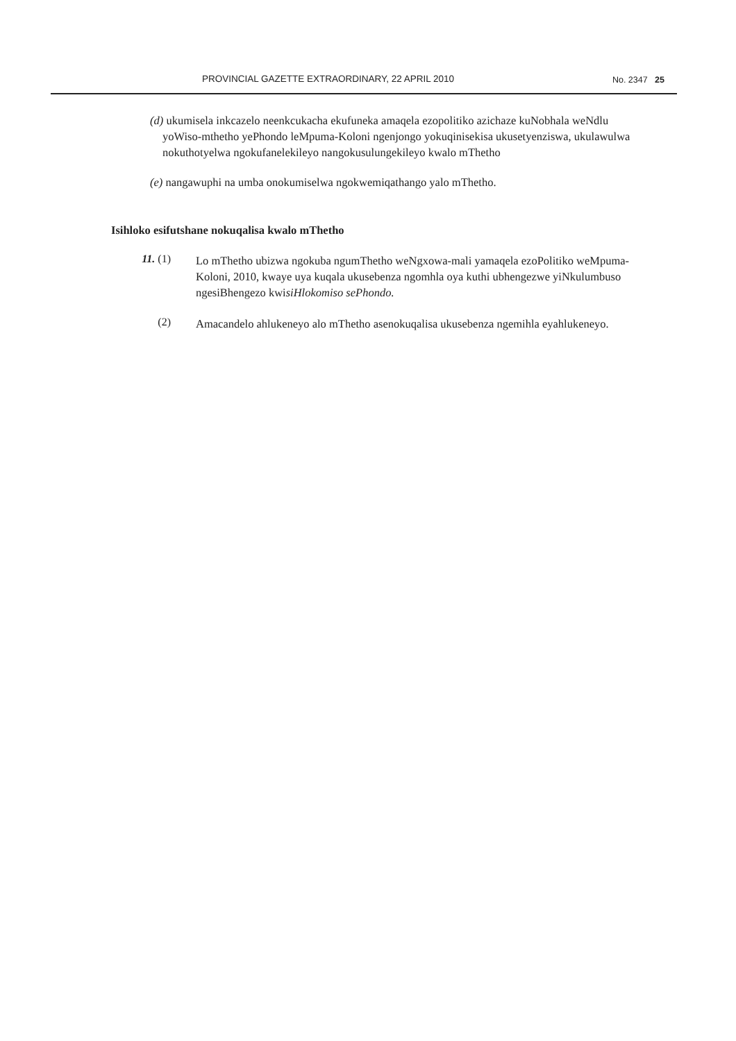PROVINCIAL GAZETTE EXTRAORDINARY, 22 APRIL 2010 No. 2347 25
(d) ukumisela inkcazelo neenkcukacha ekufuneka amaqela ezopolitiko azichaze kuNobhala weNdlu yoWiso-mthetho yePhondo leMpuma-Koloni ngenjongo yokuqinisekisa ukusetyenziswa, ukulawulwa nokuthotyelwa ngokufanelekileyo nangokusulungekileyo kwalo mThetho
(e) nangawuphi na umba onokumiselwa ngokwemiqathango yalo mThetho.
Isihloko esifutshane nokuqalisa kwalo mThetho
11. (1)
Lo mThetho ubizwa ngokuba ngumThetho weNgxowa-mali yamaqela ezoPolitiko weMpuma-Koloni, 2010, kwaye uya kuqala ukusebenza ngomhla oya kuthi ubhengezwe yiNkulumbuso ngesiBhengezo kwisiHlokomiso sePhondo.
(2)
Amacandelo ahlukeneyo alo mThetho asenokuqalisa ukusebenza ngemihla eyahlukeneyo.